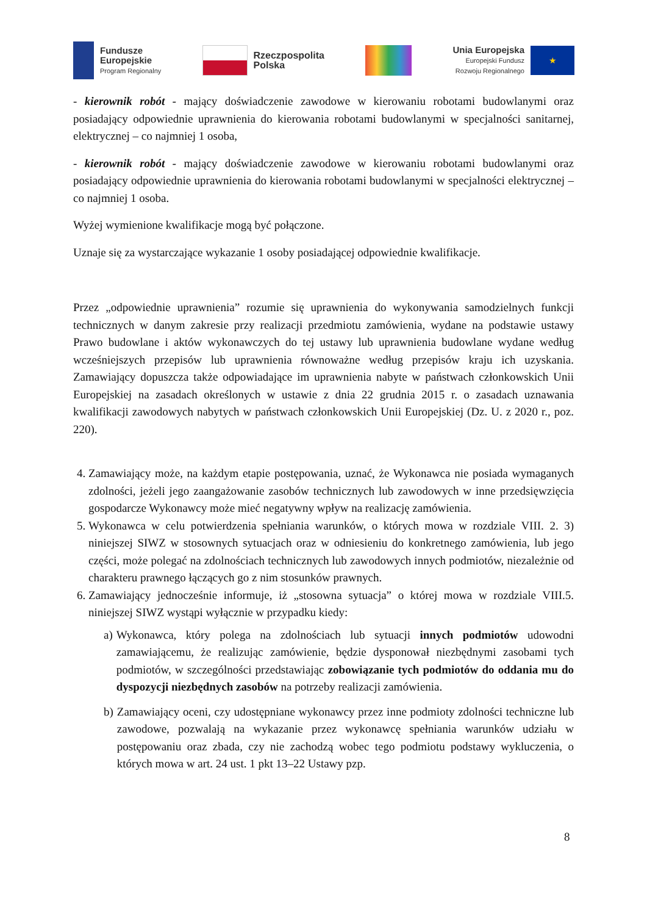Fundusze
Europejskie
Program Regionalny
Rzeczpospolita
Polska
Unia Europejska
Europejski Fundusz
Rozwoju Regionalnego
★
- kierownik robót - mający doświadczenie zawodowe w kierowaniu robotami budowlanymi oraz posiadający odpowiednie uprawnienia do kierowania robotami budowlanymi w specjalności sanitarnej, elektrycznej – co najmniej 1 osoba,
- kierownik robót - mający doświadczenie zawodowe w kierowaniu robotami budowlanymi oraz posiadający odpowiednie uprawnienia do kierowania robotami budowlanymi w specjalności elektrycznej – co najmniej 1 osoba.
Wyżej wymienione kwalifikacje mogą być połączone.
Uznaje się za wystarczające wykazanie 1 osoby posiadającej odpowiednie kwalifikacje.
Przez „odpowiednie uprawnienia” rozumie się uprawnienia do wykonywania samodzielnych funkcji technicznych w danym zakresie przy realizacji przedmiotu zamówienia, wydane na podstawie ustawy Prawo budowlane i aktów wykonawczych do tej ustawy lub uprawnienia budowlane wydane według wcześniejszych przepisów lub uprawnienia równoważne według przepisów kraju ich uzyskania. Zamawiający dopuszcza także odpowiadające im uprawnienia nabyte w państwach członkowskich Unii Europejskiej na zasadach określonych w ustawie z dnia 22 grudnia 2015 r. o zasadach uznawania kwalifikacji zawodowych nabytych w państwach członkowskich Unii Europejskiej (Dz. U. z 2020 r., poz. 220).
4. Zamawiający może, na każdym etapie postępowania, uznać, że Wykonawca nie posiada wymaganych zdolności, jeżeli jego zaangażowanie zasobów technicznych lub zawodowych w inne przedsięwzięcia gospodarcze Wykonawcy może mieć negatywny wpływ na realizację zamówienia.
5. Wykonawca w celu potwierdzenia spełniania warunków, o których mowa w rozdziale VIII. 2. 3) niniejszej SIWZ w stosownych sytuacjach oraz w odniesieniu do konkretnego zamówienia, lub jego części, może polegać na zdolnościach technicznych lub zawodowych innych podmiotów, niezależnie od charakteru prawnego łączących go z nim stosunków prawnych.
6. Zamawiający jednocześnie informuje, iż „stosowna sytuacja” o której mowa w rozdziale VIII.5. niniejszej SIWZ wystąpi wyłącznie w przypadku kiedy:
a) Wykonawca, który polega na zdolnościach lub sytuacji innych podmiotów udowodni zamawiającemu, że realizując zamówienie, będzie dysponował niezbędnymi zasobami tych podmiotów, w szczególności przedstawiając zobowiązanie tych podmiotów do oddania mu do dyspozycji niezbędnych zasobów na potrzeby realizacji zamówienia.
b) Zamawiający oceni, czy udostępniane wykonawcy przez inne podmioty zdolności techniczne lub zawodowe, pozwalają na wykazanie przez wykonawcę spełniania warunków udziału w postępowaniu oraz zbada, czy nie zachodzą wobec tego podmiotu podstawy wykluczenia, o których mowa w art. 24 ust. 1 pkt 13–22 Ustawy pzp.
8